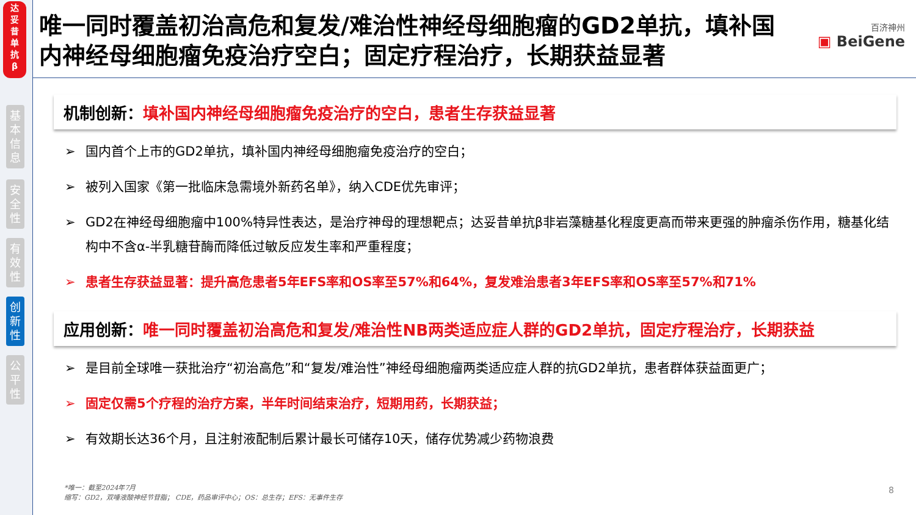达
妥
昔
单
抗
β
基
本
信
息
安
全
性
有
效
性
创
新
性
公
平
性
唯一同时覆盖初治高危和复发/难治性神经母细胞瘤的GD2单抗，填补国内神经母细胞瘤免疫治疗空白；固定疗程治疗，长期获益显著
百济神州
▣ BeiGene
机制创新：填补国内神经母细胞瘤免疫治疗的空白，患者生存获益显著
➢ 国内首个上市的GD2单抗，填补国内神经母细胞瘤免疫治疗的空白；
➢ 被列入国家《第一批临床急需境外新药名单》，纳入CDE优先审评；
➢ GD2在神经母细胞瘤中100%特异性表达，是治疗神母的理想靶点；达妥昔单抗β非岩藻糖基化程度更高而带来更强的肿瘤杀伤作用，糖基化结构中不含α-半乳糖苷酶而降低过敏反应发生率和严重程度；
➢ 患者生存获益显著：提升高危患者5年EFS率和OS率至57%和64%，复发难治患者3年EFS率和OS率至57%和71%
应用创新：唯一同时覆盖初治高危和复发/难治性NB两类适应症人群的GD2单抗，固定疗程治疗，长期获益
➢ 是目前全球唯一获批治疗“初治高危”和“复发/难治性”神经母细胞瘤两类适应症人群的抗GD2单抗，患者群体获益面更广；
➢ 固定仅需5个疗程的治疗方案，半年时间结束治疗，短期用药，长期获益；
➢ 有效期长达36个月，且注射液配制后累计最长可储存10天，储存优势减少药物浪费
*唯一：截至2024年7月
缩写：GD2，双唾液酸神经节苷脂； CDE，药品审评中心；OS：总生存；EFS：无事件生存
8